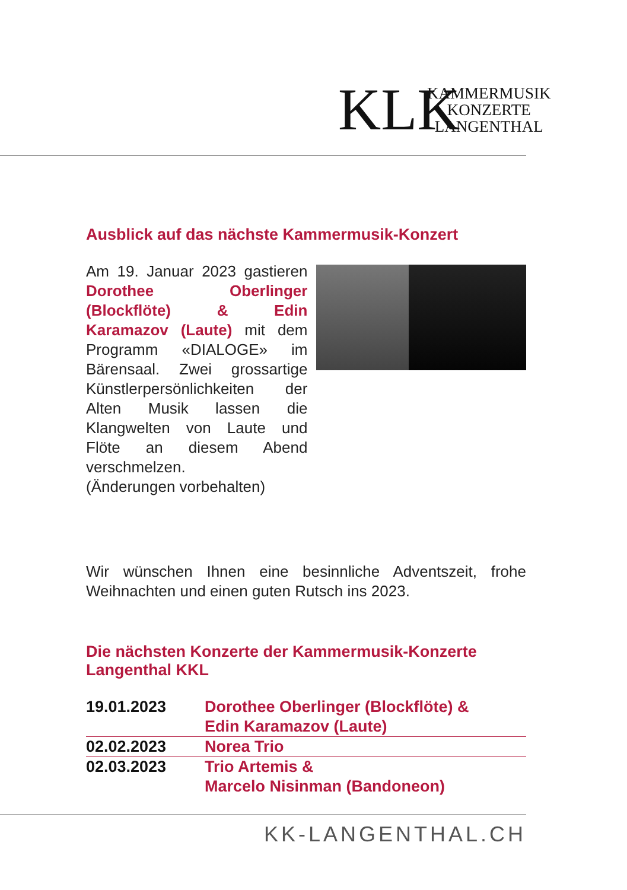KLK
KAMMERMUSIK
KONZERTE
LANGENTHAL
Ausblick auf das nächste Kammermusik-Konzert
Am 19. Januar 2023 gastieren Dorothee Oberlinger (Blockflöte) & Edin Karamazov (Laute) mit dem Programm «DIALOGE» im Bärensaal. Zwei grossartige Künstlerpersönlichkeiten der Alten Musik lassen die Klangwelten von Laute und Flöte an diesem Abend verschmelzen.
(Änderungen vorbehalten)
Wir wünschen Ihnen eine besinnliche Adventszeit, frohe Weihnachten und einen guten Rutsch ins 2023.
Die nächsten Konzerte der Kammermusik-Konzerte
Langenthal KKL
| 19.01.2023 | Dorothee Oberlinger (Blockflöte) & Edin Karamazov (Laute) |
| 02.02.2023 | Norea Trio |
| 02.03.2023 | Trio Artemis & Marcelo Nisinman (Bandoneon) |
KK-LANGENTHAL.CH